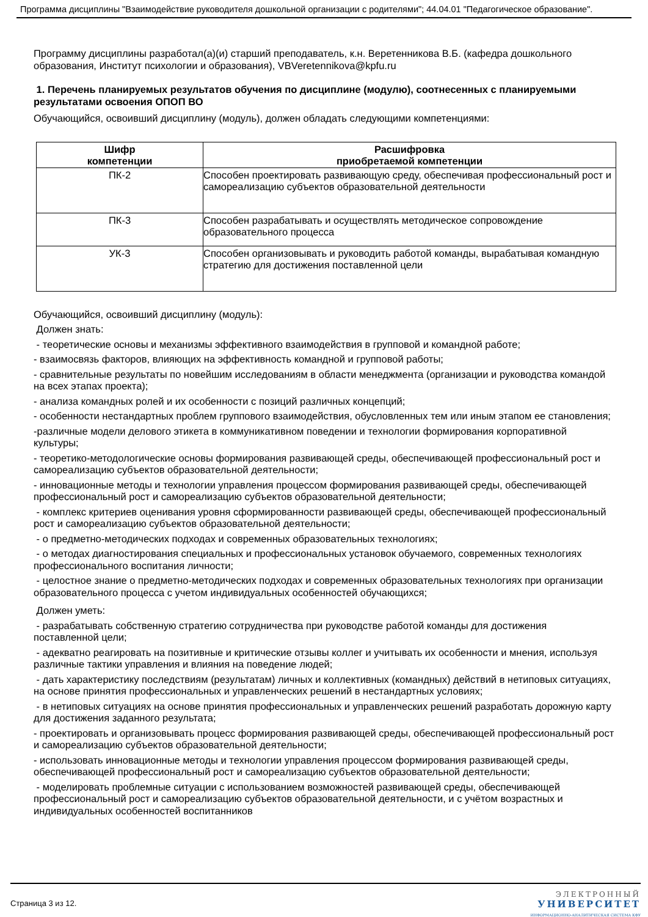Программа дисциплины "Взаимодействие руководителя дошкольной организации с родителями"; 44.04.01 "Педагогическое образование".
Программу дисциплины разработал(а)(и) старший преподаватель, к.н. Веретенникова В.Б. (кафедра дошкольного образования, Институт психологии и образования), VBVeretennikova@kpfu.ru
1. Перечень планируемых результатов обучения по дисциплине (модулю), соотнесенных с планируемыми результатами освоения ОПОП ВО
Обучающийся, освоивший дисциплину (модуль), должен обладать следующими компетенциями:
| Шифр компетенции | Расшифровка приобретаемой компетенции |
| --- | --- |
| ПК-2 | Способен проектировать развивающую среду, обеспечивая профессиональный рост и самореализацию субъектов образовательной деятельности |
| ПК-3 | Способен разрабатывать и осуществлять методическое сопровождение образовательного процесса |
| УК-3 | Способен организовывать и руководить работой команды, вырабатывая командную стратегию для достижения поставленной цели |
Обучающийся, освоивший дисциплину (модуль):
Должен знать:
- теоретические основы и механизмы эффективного взаимодействия в групповой и командной работе;
- взаимосвязь факторов, влияющих на эффективность командной и групповой работы;
- сравнительные результаты по новейшим исследованиям в области менеджмента (организации и руководства командой на всех этапах проекта);
- анализа командных ролей и их особенности с позиций различных концепций;
- особенности нестандартных проблем группового взаимодействия, обусловленных тем или иным этапом ее становления;
-различные модели делового этикета в коммуникативном поведении и технологии формирования корпоративной культуры;
- теоретико-методологические основы формирования развивающей среды, обеспечивающей профессиональный рост и самореализацию субъектов образовательной деятельности;
- инновационные методы и технологии управления процессом формирования развивающей среды, обеспечивающей профессиональный рост и самореализацию субъектов образовательной деятельности;
- комплекс критериев оценивания уровня сформированности развивающей среды, обеспечивающей профессиональный рост и самореализацию субъектов образовательной деятельности;
- о предметно-методических подходах и современных образовательных технологиях;
- о методах диагностирования специальных и профессиональных установок обучаемого, современных технологиях профессионального воспитания личности;
- целостное знание о предметно-методических подходах и современных образовательных технологиях при организации образовательного процесса с учетом индивидуальных особенностей обучающихся;
Должен уметь:
- разрабатывать собственную стратегию сотрудничества при руководстве работой команды для достижения поставленной цели;
- адекватно реагировать на позитивные и критические отзывы коллег и учитывать их особенности и мнения, используя различные тактики управления и влияния на поведение людей;
- дать характеристику последствиям (результатам) личных и коллективных (командных) действий в нетиповых ситуациях, на основе принятия профессиональных и управленческих решений в нестандартных условиях;
- в нетиповых ситуациях на основе принятия профессиональных и управленческих решений разработать дорожную карту для достижения заданного результата;
- проектировать и организовывать процесс формирования развивающей среды, обеспечивающей профессиональный рост и самореализацию субъектов образовательной деятельности;
- использовать инновационные методы и технологии управления процессом формирования развивающей среды, обеспечивающей профессиональный рост и самореализацию субъектов образовательной деятельности;
- моделировать проблемные ситуации с использованием возможностей развивающей среды, обеспечивающей профессиональный рост и самореализацию субъектов образовательной деятельности, и с учётом возрастных и индивидуальных особенностей воспитанников
Страница 3 из 12.
ЭЛЕКТРОННЫЙ
УНИВЕРСИТЕТ
ИНФОРМАЦИОННО-АНАЛИТИЧЕСКАЯ СИСТЕМА КФУ